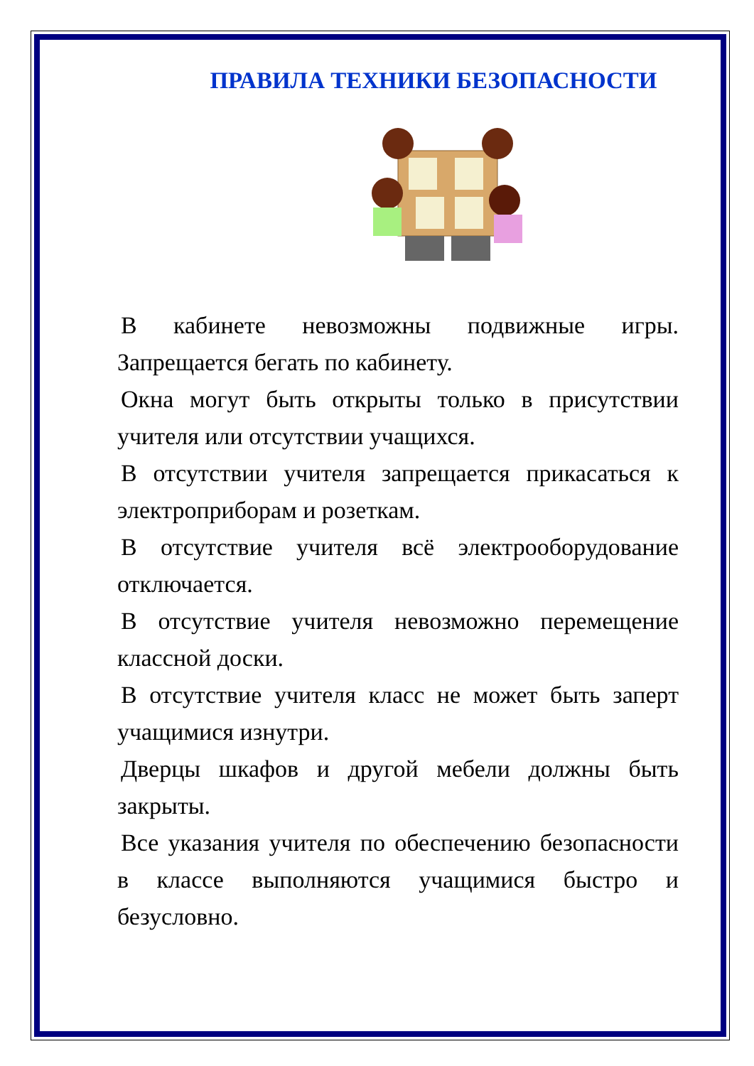ПРАВИЛА ТЕХНИКИ БЕЗОПАСНОСТИ
В кабинете невозможны подвижные игры. Запрещается бегать по кабинету.
Окна могут быть открыты только в присутствии учителя или отсутствии учащихся.
В отсутствии учителя запрещается прикасаться к электроприборам и розеткам.
В отсутствие учителя всё электрооборудование отключается.
В отсутствие учителя невозможно перемещение классной доски.
В отсутствие учителя класс не может быть заперт учащимися изнутри.
Дверцы шкафов и другой мебели должны быть закрыты.
Все указания учителя по обеспечению безопасности в классе выполняются учащимися быстро и безусловно.